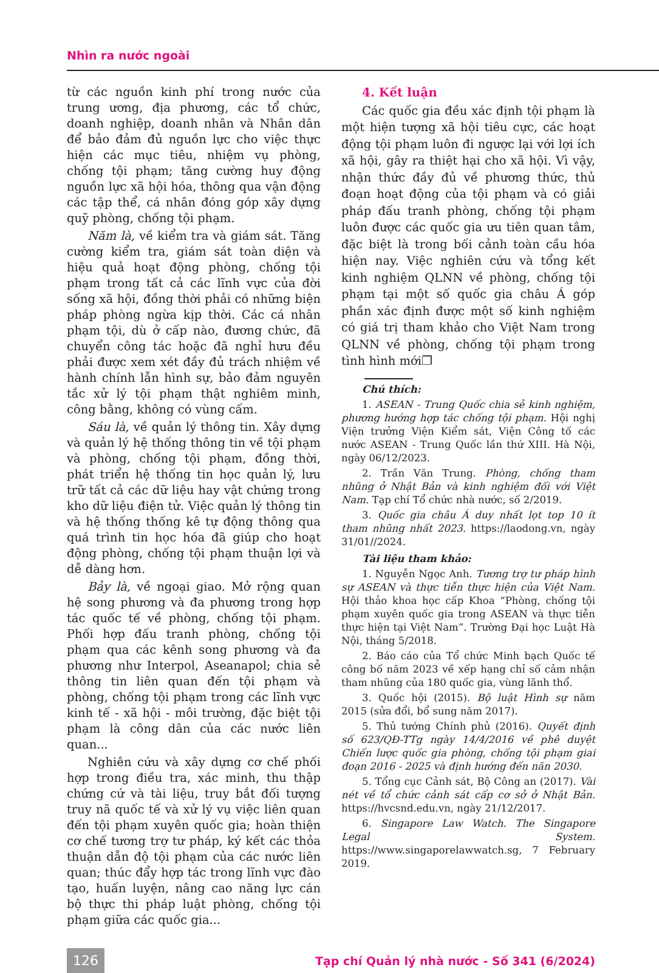Nhìn ra nước ngoài
từ các nguồn kinh phí trong nước của trung ương, địa phương, các tổ chức, doanh nghiệp, doanh nhân và Nhân dân để bảo đảm đủ nguồn lực cho việc thực hiện các mục tiêu, nhiệm vụ phòng, chống tội phạm; tăng cường huy động nguồn lực xã hội hóa, thông qua vận động các tập thể, cá nhân đóng góp xây dựng quỹ phòng, chống tội phạm.
Năm là, về kiểm tra và giám sát. Tăng cường kiểm tra, giám sát toàn diện và hiệu quả hoạt động phòng, chống tội phạm trong tất cả các lĩnh vực của đời sống xã hội, đồng thời phải có những biện pháp phòng ngừa kịp thời. Các cá nhân phạm tội, dù ở cấp nào, đương chức, đã chuyển công tác hoặc đã nghỉ hưu đều phải được xem xét đầy đủ trách nhiệm về hành chính lẫn hình sự, bảo đảm nguyên tắc xử lý tội phạm thật nghiêm minh, công bằng, không có vùng cấm.
Sáu là, về quản lý thông tin. Xây dựng và quản lý hệ thống thông tin về tội phạm và phòng, chống tội phạm, đồng thời, phát triển hệ thống tin học quản lý, lưu trữ tất cả các dữ liệu hay vật chứng trong kho dữ liệu điện tử. Việc quản lý thông tin và hệ thống thống kê tự động thông qua quá trình tin học hóa đã giúp cho hoạt động phòng, chống tội phạm thuận lợi và dễ dàng hơn.
Bảy là, về ngoại giao. Mở rộng quan hệ song phương và đa phương trong hợp tác quốc tế về phòng, chống tội phạm. Phối hợp đấu tranh phòng, chống tội phạm qua các kênh song phương và đa phương như Interpol, Aseanapol; chia sẻ thông tin liên quan đến tội phạm và phòng, chống tội phạm trong các lĩnh vực kinh tế - xã hội - môi trường, đặc biệt tội phạm là công dân của các nước liên quan...
Nghiên cứu và xây dựng cơ chế phối hợp trong điều tra, xác minh, thu thập chứng cứ và tài liệu, truy bắt đối tượng truy nã quốc tế và xử lý vụ việc liên quan đến tội phạm xuyên quốc gia; hoàn thiện cơ chế tương trợ tư pháp, ký kết các thỏa thuận dẫn độ tội phạm của các nước liên quan; thúc đẩy hợp tác trong lĩnh vực đào tạo, huấn luyện, nâng cao năng lực cán bộ thực thi pháp luật phòng, chống tội phạm giữa các quốc gia...
4. Kết luận
Các quốc gia đều xác định tội phạm là một hiện tượng xã hội tiêu cực, các hoạt động tội phạm luôn đi ngược lại với lợi ích xã hội, gây ra thiệt hại cho xã hội. Vì vậy, nhận thức đầy đủ về phương thức, thủ đoạn hoạt động của tội phạm và có giải pháp đấu tranh phòng, chống tội phạm luôn được các quốc gia ưu tiên quan tâm, đặc biệt là trong bối cảnh toàn cầu hóa hiện nay. Việc nghiên cứu và tổng kết kinh nghiệm QLNN về phòng, chống tội phạm tại một số quốc gia châu Á góp phần xác định được một số kinh nghiệm có giá trị tham khảo cho Việt Nam trong QLNN về phòng, chống tội phạm trong tình hình mới❐
Chú thích:
1. ASEAN - Trung Quốc chia sẻ kinh nghiệm, phương hướng hợp tác chống tội phạm. Hội nghị Viện trưởng Viện Kiểm sát, Viện Công tố các nước ASEAN - Trung Quốc lần thứ XIII. Hà Nội, ngày 06/12/2023.
2. Trần Văn Trung. Phòng, chống tham nhũng ở Nhật Bản và kinh nghiệm đối với Việt Nam. Tạp chí Tổ chức nhà nước, số 2/2019.
3. Quốc gia châu Á duy nhất lọt top 10 ít tham nhũng nhất 2023. https://laodong.vn, ngày 31/01//2024.
Tài liệu tham khảo:
1. Nguyễn Ngọc Anh. Tương trợ tư pháp hình sự ASEAN và thực tiễn thực hiện của Việt Nam. Hội thảo khoa học cấp Khoa “Phòng, chống tội phạm xuyên quốc gia trong ASEAN và thực tiễn thực hiện tại Việt Nam”. Trường Đại học Luật Hà Nội, tháng 5/2018.
2. Báo cáo của Tổ chức Minh bạch Quốc tế công bố năm 2023 về xếp hạng chỉ số cảm nhận tham nhũng của 180 quốc gia, vùng lãnh thổ.
3. Quốc hội (2015). Bộ luật Hình sự năm 2015 (sửa đổi, bổ sung năm 2017).
5. Thủ tướng Chính phủ (2016). Quyết định số 623/QĐ-TTg ngày 14/4/2016 về phê duyệt Chiến lược quốc gia phòng, chống tội phạm giai đoạn 2016 - 2025 và định hướng đến năn 2030.
5. Tổng cục Cảnh sát, Bộ Công an (2017). Vài nét về tổ chức cảnh sát cấp cơ sở ở Nhật Bản. https://hvcsnd.edu.vn, ngày 21/12/2017.
6. Singapore Law Watch. The Singapore Legal System. https://www.singaporelawwatch.sg, 7 February 2019.
126 Tạp chí Quản lý nhà nước - Số 341 (6/2024)